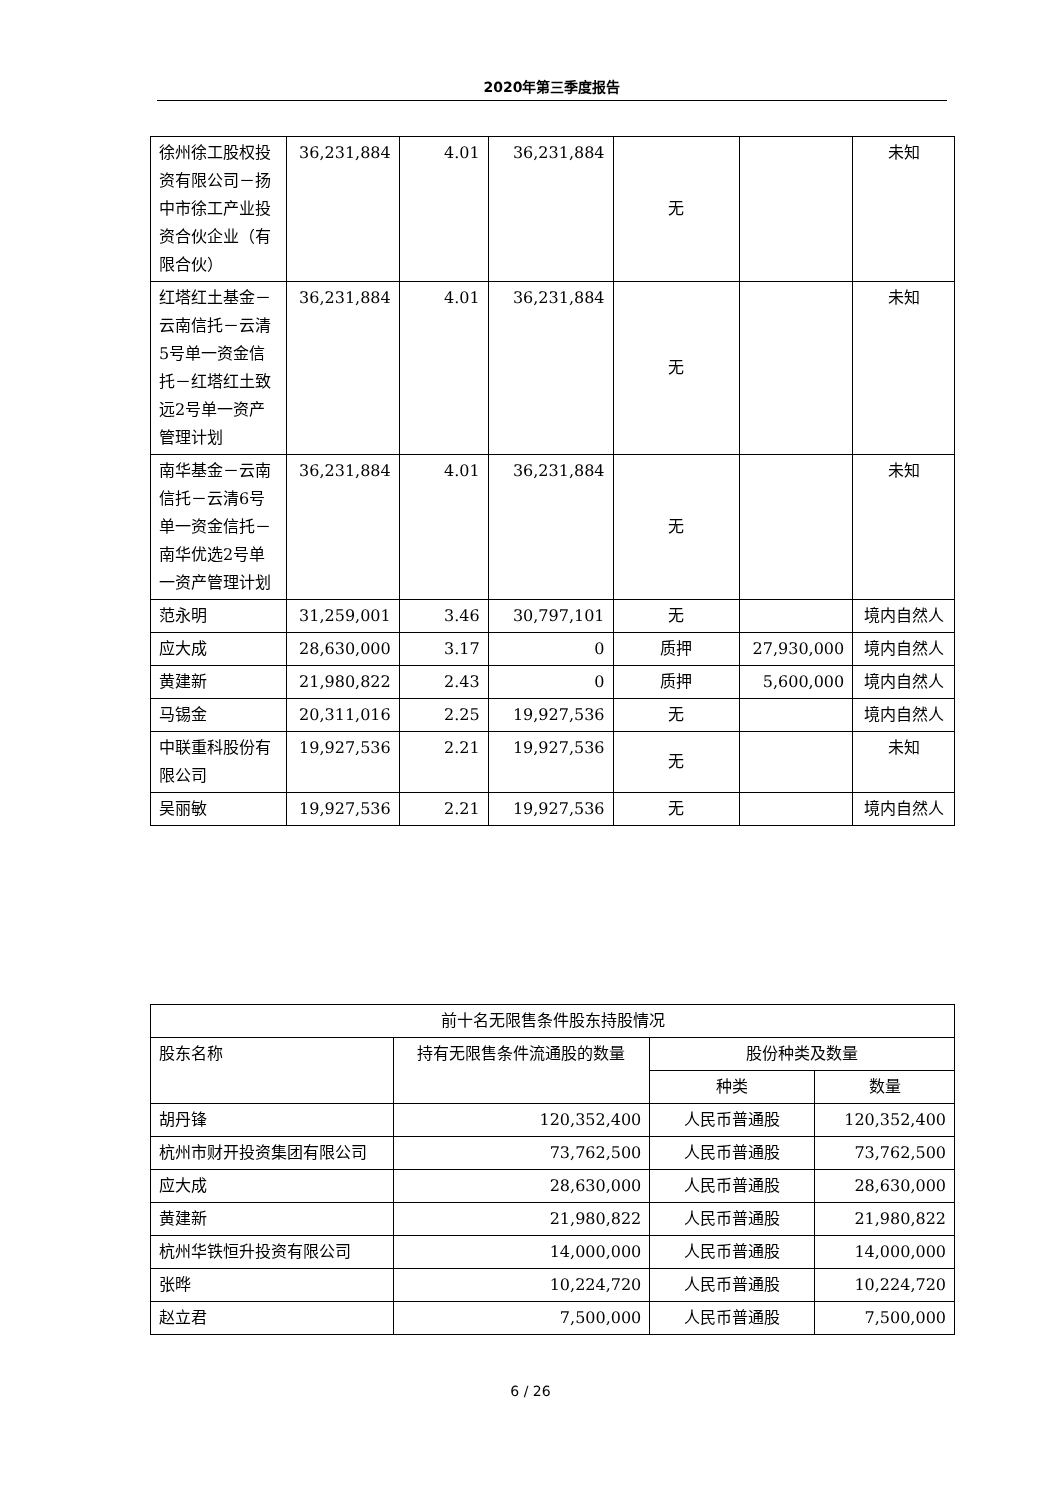2020年第三季度报告
| 徐州徐工股权投资有限公司－扬中市徐工产业投资合伙企业（有限合伙） | 36,231,884 | 4.01 | 36,231,884 | 无 | | 未知 |
| 红塔红土基金－云南信托－云清5号单一资金信托－红塔红土致远2号单一资产管理计划 | 36,231,884 | 4.01 | 36,231,884 | 无 | | 未知 |
| 南华基金－云南信托－云清6号单一资金信托－南华优选2号单一资产管理计划 | 36,231,884 | 4.01 | 36,231,884 | 无 | | 未知 |
| 范永明 | 31,259,001 | 3.46 | 30,797,101 | 无 | | 境内自然人 |
| 应大成 | 28,630,000 | 3.17 | 0 | 质押 | 27,930,000 | 境内自然人 |
| 黄建新 | 21,980,822 | 2.43 | 0 | 质押 | 5,600,000 | 境内自然人 |
| 马锡金 | 20,311,016 | 2.25 | 19,927,536 | 无 | | 境内自然人 |
| 中联重科股份有限公司 | 19,927,536 | 2.21 | 19,927,536 | 无 | | 未知 |
| 吴丽敏 | 19,927,536 | 2.21 | 19,927,536 | 无 | | 境内自然人 |
| 前十名无限售条件股东持股情况 | | | |
| 股东名称 | 持有无限售条件流通股的数量 | 股份种类及数量 | |
| | | 种类 | 数量 |
| 胡丹锋 | 120,352,400 | 人民币普通股 | 120,352,400 |
| 杭州市财开投资集团有限公司 | 73,762,500 | 人民币普通股 | 73,762,500 |
| 应大成 | 28,630,000 | 人民币普通股 | 28,630,000 |
| 黄建新 | 21,980,822 | 人民币普通股 | 21,980,822 |
| 杭州华铁恒升投资有限公司 | 14,000,000 | 人民币普通股 | 14,000,000 |
| 张晔 | 10,224,720 | 人民币普通股 | 10,224,720 |
| 赵立君 | 7,500,000 | 人民币普通股 | 7,500,000 |
6 / 26